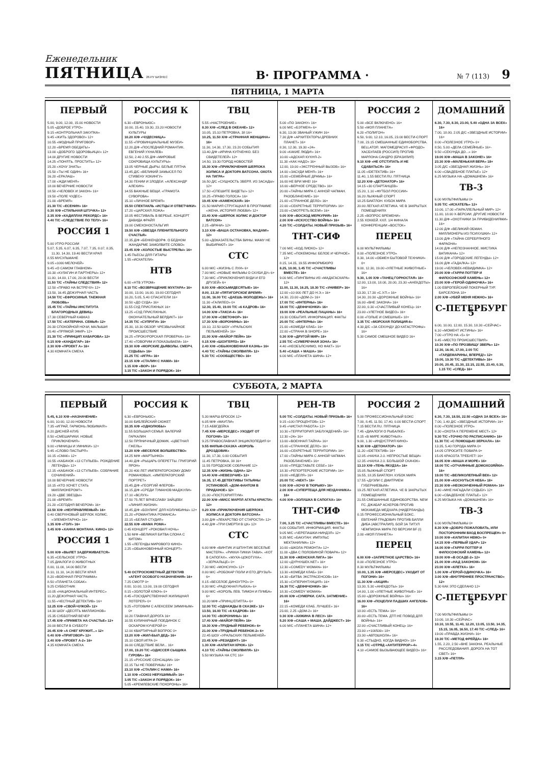Еженедельник
ПЯТНИЦА 26.РУ БИЗНЕС
В· ПРОГРАММА ·
№ 7 (113) 9
ПЯТНИЦА, 1 МАРТА
ПЕРВЫЙ
5.00, 9.00, 12.00, 15.00 НОВОСТИ
5.05 «ДОБРОЕ УТРО»
9.15 «КОНТРОЛЬНАЯ ЗАКУПКА»
9.45 «ЖИТЬ ЗДОРОВО!» 12+
10.55 «МОДНЫЙ ПРИГОВОР»
12.20 «ВРЕМЯ ОБЕДАТЬ!»
13.00 «ДОБРОГО ЗДОРОВЬИЦА!» 12+
14.00 ДРУГИЕ НОВОСТИ
14.25 «ПОНЯТЬ. ПРОСТИТЬ» 12+
15.20 «ХОЧУ ЗНАТЬ»
15.50 «ТЫ НЕ ОДИН» 16+
16.20 «ЕРАЛАШ»
17.00 «ЖДИ МЕНЯ»
18.00 ВЕЧЕРНИЕ НОВОСТИ
18.50 «ЧЕЛОВЕК И ЗАКОН» 16+
19.50 «ПОЛЕ ЧУДЕС»
21.00 «ВРЕМЯ»
21.30 Т/С «ЕСЕНИН» 16+
0.30 Х/Ф «СТИЛЬНАЯ ШТУЧКА» 12+
2.35 Х/Ф «КАДИЛЛАК РЕКОРДС» 16+
4.40 Т/С «СЛЕДСТВИЕ ПО ТЕЛУ» 16+
РОССИЯ 1
5.00 УТРО РОССИИ
5.07, 5.35, 6.07, 6.35, 7.07, 7.35, 8.07, 8.35, 11.30, 14.30, 19.40 ВЕСТИ КРАЯ
8.55 МУСУЛЬМАНЕ
9.05 «1000 МЕЛОЧЕЙ»
9.45 «О САМОМ ГЛАВНОМ»
10.30 «КУЛАГИН И ПАРТНЕРЫ» 12+
11.00, 14.00, 17.00, 20.00 ВЕСТИ
11.50 Т/С «ТАЙНЫ СЛЕДСТВИЯ» 12+
12.50 «ПРАВО НА ВСТРЕЧУ» 12+
13.50, 16.45 ДЕЖУРНАЯ ЧАСТЬ
14.50 Т/С «ЕФРОСИНЬЯ. ТАЕЖНАЯ ЛЮБОВЬ»
15.45 Т/С «ТАЙНЫ ИНСТИТУТА БЛАГОРОДНЫХ ДЕВИЦ»
17.30 СЕВЕРНЫЙ КАВКАЗ
17.50 Т/С «КАТЕРИНА. СЕМЬЯ» 12+
20.30 СПОКОЙНОЙ НОЧИ, МАЛЫШИ!
20.40 «ПРЯМОЙ ЭФИР» 12+
21.30 Т/С «ПРИНЦИП ХАБАРОВА» 12+
0.15 Х/Ф «КАНДАГАР» 16+
2.30 Х/Ф «ПРОЕКТ А» 16+
4.30 КОМНАТА СМЕХА
РОССИЯ К
6.30 «ЕВРОНЬЮС»
10.00, 15.40, 19.30, 23.20 НОВОСТИ КУЛЬТУРЫ
10.20 Х/Ф «ЧУДЕСНИЦА»
11.55 «ПРОВИНЦИАЛЬНЫЕ МУЗЕИ»
12.20 Д/Ф «ПОСЛЕДНИЙ РОМАНТИК. ЕВГЕНИЙ УХНАЛЕВ»
12.50, 2.40 2.55 Д/Ф «МИРОВЫЕ СОКРОВИЩА КУЛЬТУРЫ»
13.05 ЧЕРНЫЕ ДЫРЫ. БЕЛЫЕ ПЯТНА
13.45 Д/С «ВЕЛИКИЙ ЗАМЫСЕЛ ПО СТИВЕНУ ХОКИНГУ»
14.30 ГЕНИИ И ЗЛОДЕИ. «АЛЕКСАНДР АЛЕХИН»
14.55 ВАЖНЫЕ ВЕЩИ. «ГРАМОТА СУВОРОВА»
15.10 «ЛИЧНОЕ ВРЕМЯ»
15.50 СПЕКТАКЛЬ «ИСТЦЫ И ОТВЕТЧИКИ»
17.20 «ЦАРСКАЯ ЛОЖА»
18.05 ФЕСТИВАЛЬ В ВЕРБЬЕ. КОНЦЕРТ ДАВИДА ФРАЙЯ
19.00 СМЕХОНОСТАЛЬГИЯ
19.50 Х/Ф «ЗВЕЗДА ПЛЕНИТЕЛЬНОГО СЧАСТЬЯ»
22.35 Д/Ф «БЕНКЕНДОРФ. О БЕДНОМ ЖАНДАРМЕ ЗАМОЛВИТЕ СЛОВО»
23.45 Х/Ф «ХОЛОСТЫЕ ВЫСТРЕЛЫ» 16+
1.45 ПЬЕСЫ ДЛЯ ГИТАРЫ
1.55 «ИСКАТЕЛИ»
НТВ
6.00 «НТВ УТРОМ»
8.10 Т/С «ВОЗВРАЩЕНИЕ МУХТАРА» 16+
10.00, 13.00, 16.00, 19.00 СЕГОДНЯ
10.20, 5.05, 5.40 СПАСАТЕЛИ 16+
10.50 «ДО СУДА» 16+
11.55 СУД ПРИСЯЖНЫХ 16+
13.25 «СУД ПРИСЯЖНЫХ. ОКОНЧАТЕЛЬНЫЙ ВЕРДИКТ» 16+
14.35 Т/С «СУПРУГИ» 16+
15.30, 18.30 ОБЗОР. ЧРЕЗВЫЧАЙНОЕ ПРОИСШЕСТВИЕ
16.25 «ПРОКУРОРСКАЯ ПРОВЕРКА» 16+
17.40 «ГОВОРИМ И ПОКАЗЫВАЕМ» 16+
19.30 Х/Ф «МОРСКИЕ ДЬЯВОЛЫ. СМЕРЧ. СУДЬБЫ» 16+
21.25 Т/С «ИГРА» 16+
23.15 Х/Ф «СТАЛИН С НАМИ» 16+
1.15 Х/Ф «ВОР» 16+
3.15 Т/С «ЗАКОН И ПОРЯДОК» 16+
ТВЦ
5.55 «НАСТРОЕНИЕ»
8.30 Х/Ф «СЛЕД В ОКЕАНЕ» 12+
10.05, 15.10 ПЕТРОВКА, 38 16+
10.25, 11.50 Х/Ф «СТРАННАЯ ЖЕНЩИНА» 16+
11.30, 14.30, 17.30, 23.20 СОБЫТИЯ
13.40 Д/Ф «ИРИНА КУПЧЕНКО. БЕЗ СВИДЕТЕЛЕЙ» 12+
14.50, 19.30 ГОРОД НОВОСТЕЙ
15.30 Х/Ф «ПРИКЛЮЧЕНИЯ ШЕРЛОКА ХОЛМСА И ДОКТОРА ВАТСОНА. ОХОТА НА ТИГРА»
16.50 Д/С «СУЩНОСТЬ ЗВЕРЯ. ИЗ ЗАСАДЫ» 12+
17.50 «СПЕШИТЕ ВИДЕТЬ!» 12+
18.25 «ПРАВО ГОЛОСА» 16+
19.45 Х/Ф «КАМЕНСКАЯ» 16+
21.50 МАРИЯ СТРУГАЦКАЯ В ПРОГРАММЕ «ЖЕНА. ИСТОРИЯ ЛЮБВИ» 12+
23.40 Х/Ф «ШЕРЛОК ХОЛМС И ДОКТОР ВАТСОН»
2.25 «ВРАЧИ» 12+
3.10 Х/Ф «ВАША ОСТАНОВКА, МАДАМ!» 12+
5.00 «ДОКАЗАТЕЛЬСТВА ВИНЫ. МАМУ НЕ ВЫБИРАЮТ» 16+
СТС
6.00 М/С «ЖИЗНЬ С ЛУИ» 6+
7.00 М/С «НОВЫЕ ФИЛЬМЫ О СКУБИ ДУ» 6+
7.30 М/С «ПРИКЛЮЧЕНИЯ ВУДИ И ЕГО ДРУЗЕЙ» 6+
8.00 Х/Ф «ВОСЬМИДЕСЯТЫЕ» 16+
9.00, 13.30 «ПЯТИГОРСКОЕ ВРЕМЯ»
11.00, 16.00 Т/С «ДАЕШЬ МОЛОДЕЖЬ!» 16+
11.30 «ГАЛИЛЕО» 0+
12.30, 15.40, 19.00 Т/С «6 КАДРОВ» 16+
14.00 Х/Ф «ТАКСИ-4» 16+
17.00 Х/Ф «СВЕТОФОР» 16+
17.30 Х/Ф «ВОРОНИНЫ» 16+
19.10, 22.50 ШОУ «УРАЛЬСКИХ ПЕЛЬМЕНЕЙ» 16+
21.00 Х/Ф «МАЙОР ПЕЙН» 16+
0.15 Х/Ф «ШОУГЕРЛЗ» 18+
2.40 Х/Ф «ОБЫКНОВЕННАЯ КАЗНЬ» 16+
4.40 Т/С «ТАЙНЫ СМОЛВИЛЯ» 12+
5.30 Т/С «СООБЩЕСТВО» 16+
РЕН-ТВ
5.00 «ПО ЗАКОНУ» 16+
6.00 М/С «БЭТМЕН» 6+
6.30, 13.00 ЗВАНЫЙ УЖИН 16+
7.30 Д/Ф «АРХИТЕКТОРЫ ДРЕВНИХ ПЛАНЕТ» 16+
8.30, 12.30, 19.30 «24»
9.00 «КАКИЕ ЛЮДИ!» 16+
10.00 «АДСКАЯ КУХНЯ-2»
11.30 «КАК НАДО» 16+
12.00, 19.00 «ЭКСТРЕННЫЙ ВЫЗОВ» 16+
14.00 «ЗАСУДИ МЕНЯ» 16+
15.00 «СЕМЕЙНЫЕ ДРАМЫ» 16+
16.00 НЕ ВРИ МНЕ! 16+
18.00 «ВЕРНОЕ СРЕДСТВО» 16+
20.00 «ТАЙНЫ МИРА С АННОЙ ЧАПМАН. РАЗОБЛАЧЕНИЕ» 16+
21.00 «СТРАННОЕ ДЕЛО» 16+
22.00 «СЕКРЕТНЫЕ ТЕРРИТОРИИ» 16+
23.00 «СМОТРЕТЬ ВСЕМ!» 16+
0.00 Х/Ф «ВОСХОД МЕРКУРИЯ» 16+
2.00 Х/Ф «ИСКУССТВО ВОЙНЫ» 16+
4.20 Т/С «СОЛДАТЫ. НОВЫЙ ПРИЗЫВ» 16+
ТНТ-СИФ
7.00 М/С «КОД ЛИОКО» 12+
7.35 М/С «ПОКЕМОНЫ: БЕЛОЕ И ЧЕРНОЕ» 12+
8.15, 14.15, 19.55 ИНФОРМБЮРО
8.25, 10.00, 3.45 Т/С «СЧАСТЛИВЫ ВМЕСТЕ» 16+
9.00 М/С «ПИНГВИНЫ ИЗ «МАДАГАСКАРА» 12+
11.00, 11.30, 16.25, 18.30 Т/С «УНИВЕР» 16+
12.00 «10 000 ЛЕТ ДО Н.Э.» 16+
14.30, 23.00 «ДОМ-2» 16+
17.00 Т/С «ИНТЕРНЫ» 16+
18.00 Т/С «ДЕФФЧОНКИ» 16+
19.00 Х/Ф «РЕАЛЬНЫЕ ПАЦАНЫ» 16+
19.30 СОБЫТИЯ. ИНФОРМАЦИЯ. ФАКТЫ
20.00 Т/С «ИНТЕРНЫ» 16+
21.00 «КОМЕДИ КЛАБ» 16+
22.00 «СТРАНА В SHOPE» 16+
0.30 Х/Ф «ДРУГОЙ МИР» 18+
2.55 Т/С «СУМЕРЕЧНАЯ ЗОНА» 16+
4.40 «НЕОБЪЯСНИМО, НО ФАКТ» 16+
5.40 «САША + МАША» 16+
6.00 М/С «ПЛАНЕТА ШИНА» 12+
РОССИЯ 2
5.00 «ВСЕ ВКЛЮЧЕНО» 16+
5.50 «МОЯ ПЛАНЕТА»
6.20 «ПОЛИГОН»
6.50, 9.00, 12.10, 16.05, 23.00 ВЕСТИ-СПОРТ
7.00, 23.15 СМЕШАННЫЕ ЕДИНОБОРСТВА. BELLATOR. МАГОМЕДРАСУЛ «ФРОДО» ХАСБУЛАЕВ (РОССИЯ) ПРОТИВ МАРЛОНА САНДРО (БРАЗИЛИЯ)
9.10 Х/Ф «НЕ ОТСТУПАТЬ И НЕ СДАВАТЬСЯ» 16+
11.05 «IDЕТЕКТИВ» 16+
11.40, 1.55 ВЕСТИ.RU. ПЯТНИЦА
12.20 Х/Ф «ДЕТОНАТОР» 16+
14.15 «30 СПАРТАНЦЕВ»
15.20, 1.10 «ФУТБОЛ РОССИИ»
16.20 ЛЫЖНЫЙ СПОРТ
18.25 БИАТЛОН. КУБОК МИРА
20.00 ЛЕГКАЯ АТЛЕТИКА. ЧЕ В ЗАКРЫТЫХ ПОМЕЩЕНИЯХ
2.25 «ВОПРОС ВРЕМЕНИ»
2.55 ХОККЕЙ. КХЛ. 1/4 ФИНАЛА КОНФЕРЕНЦИИ «ВОСТОК»
ПЕРЕЦ
6.00 МУЛЬТФИЛЬМЫ
8.00 «ПОЛЕЗНОЕ УТРО»
8.30, 14.00 «ОБМЕН БЫТОВОЙ ТЕХНИКИ» 0+
9.00, 12.30, 19.00 «УЛЕТНЫЕ ЖИВОТНЫЕ» 16+
9.30, 1.00 Х/Ф «ТАНЕЦ ГОРНОСТАЯ» 16+
12.00, 13.00, 18.00, 20.00, 23.30 «АНЕКДОТЫ» 16+
13.30, 17.30 «С.У.П.» 16+
14.30, 20.30 «ДОРОЖНЫЕ ВОЙНЫ» 16+
16.00 «ВНЕ ЗАКОНА» 16+
22.00, 0.30 «СЧАСТЛИВЫЙ КОНЕЦ» 16+
23.00 «УЛЕТНОЕ ВИДЕО» 16+
0.00 «ГОЛЫЕ И СМЕШНЫЕ» 18+
3.35 Т/С «МОРСКАЯ ПОЛИЦИЯ-6»
4.30 Д/С «ЗА СЕКУНДУ ДО КАТАСТРОФЫ» 16+
5.30 САМОЕ СМЕШНОЕ ВИДЕО 16+
ДОМАШНИЙ
6.30, 7.30, 8.30, 23.00, 5.40 «ОДНА ЗА ВСЕХ» 16+
7.00, 18.00, 2.05 Д/С «ЗВЕЗДНЫЕ ИСТОРИИ» 16+
8.00 «ПОЛЕЗНОЕ УТРО» 0+
8.50, 5.00 «ДЕЛА СЕМЕЙНЫЕ» 16+-
9.50 «СЕКУНДА ДО...» 16+
19.00 Х/Ф «МАША В ЗАКОНЕ!» 16+
23.30 Х/Ф «МАЛЕНЬКАЯ ВЕРА» 18+
3.05 Д/С «ЗВЕЗДНАЯ ЖИЗНЬ» 16+
6.00 «СВАДЕБНОЕ ПЛАТЬЕ» 12+
6.25 МУЗЫКА НА «ДОМАШНЕМ» 16+
ТВ-3
6.00 МУЛЬТФИЛЬМЫ 0+
9.05 Т/С «ИСКАТЕЛЬ» 12+
10.00, 17.00 «ПАРАЛЛЕЛЬНЫЙ МИР» 12+
11.00, 18.00 Х-ВЕРСИИ. ДРУГИЕ НОВОСТИ
11.30 Д/Ф «ОХОТНИКИ ЗА ПРИВИДЕНИЯМИ» 16+
12.00 Д/Ф «ВЕЛИКИЙ ОБМАН. МИЛЛИОНЕРЫ ИЗ ПСИХУШКИ» 12+
13.00 Д/Ф «ТАЙНА СЕРЕБРЯНОГО ФАРАОНА»
14.00 Д/Ф «НЕПОЗНАННОЕ. МИСТИКА ВАТИКАНА» 12+
15.00 Д/Ф «ГОРОДСКИЕ ЛЕГЕНДЫ» 12+
16.00 Д/Ф «ГАДАЛКА» 12+
19.00 «ЧЕЛОВЕК-НЕВИДИМКА» 12+
20.00 Х/Ф «ГАРРИ ПОТТЕР И ФИЛОСОФСКИЙ КАМЕНЬ» 12+
23.00 Х/Ф «ГЕРОЙ-ОДИНОЧКА» 16+
1.00 ЕВРОПЕЙСКИЙ ПОКЕРНЫЙ ТУР. БАРСЕЛОНА 18+
2.00 Х/Ф «УБЕЙ МЕНЯ НЕЖНО» 16+
С-ПЕТЕРБУРГ 5
6.00, 10.00, 12.00, 15.30, 18.30 «СЕЙЧАС»
6.10 «МОМЕНТ ИСТИНЫ» 16+
7.00 «УТРО НА «5» 6+
9.45 «МЕСТО ПРОИСШЕСТВИЯ»
10.30 Х/Ф «ПО ПРОЗВИЩУ ЗВЕРЬ» 12+
12.30, 16.00, 17.00, 2.00 Т/С «ГАРДЕМАРИНЫ, ВПЕРЕД!» 12+
19.00, 19.30 Т/С «ДЕТЕКТИВЫ» 16+
20.00, 20.45, 21.30, 22.15, 22.55, 23.40, 0.30, 1.15 Т/С «СЛЕД» 16+
СУББОТА, 2 МАРТА
ПЕРВЫЙ
5.45, 6.10 Х/Ф «НАЗНАЧЕНИЕ»
6.00, 10.00, 12.00 НОВОСТИ
7.35 «ИГРАЙ, ГАРМОНЬ ЛЮБИМАЯ!»
8.20 ДИСНЕЙ-КЛУБ
8.50 «СМЕШАРИКИ. НОВЫЕ ПРИКЛЮЧЕНИЯ»
9.00 «УМНИЦЫ И УМНИКИ» 12+
9.45 «СЛОВО ПАСТЫРЯ»
10.15 «СМАК» 12+
10.55 «КАБАЧОК «13 СТУЛЬЕВ». РОЖДЕНИЕ ЛЕГЕНДЫ» 12+
12.15 «КАБАЧОК «13 СТУЛЬЕВ». СОБРАНИЕ СОЧИНЕНИЙ»
18.00 ВЕЧЕРНИЕ НОВОСТИ
18.15 «КТО ХОЧЕТ СТАТЬ МИЛЛИОНЕРОМ?»
19.20 «ДВЕ ЗВЕЗДЫ»
21.00 «ВРЕМЯ»
21.20 «СЕГОДНЯ ВЕЧЕРОМ» 16+
22.50 Х/Ф «НЕУПРАВЛЯЕМЫЙ» 16+
0.40 СВЕРХНОВЫЙ ШЕРЛОК ХОЛМС. «ЭЛЕМЕНТАРНО» 16+
1.35 Х/Ф «ГОЛ!» 16+
3.45 Х/Ф «ХАННА МОНТАНА: КИНО» 12+
РОССИЯ 1
5.00 Х/Ф «ВЫЛЕТ ЗАДЕРЖИВАЕТСЯ»
6.35 «СЕЛЬСКОЕ УТРО»
7.05 ДИАЛОГИ О ЖИВОТНЫХ
8.00, 11.00, 14.00 ВЕСТИ
8.10, 11.10, 14.20 ВЕСТИ КРАЯ
8.20 «ВОЕННАЯ ПРОГРАММА»
8.50 «ПЛАНЕТА СОБАК»
9.25 СУББОТНИК
10.05 «НАЦИОНАЛЬНЫЙ ИНТЕРЕС»
11.20 ДЕЖУРНАЯ ЧАСТЬ
11.55 «ЧЕСТНЫЙ ДЕТЕКТИВ» 16+
12.25 Х/Ф «СВОЙ-ЧУЖОЙ» 12+
14.30 ШОУ «ДЕСЯТЬ МИЛЛИОНОВ»
15.35 СУББОТНИЙ ВЕЧЕР
17.45 Х/Ф «ПРИМЕТА НА СЧАСТЬЕ» 12+
20.00 ВЕСТИ В СУББОТУ
20.45 Х/Ф «А СНЕГ КРУЖИТ...» 12+
0.40 Х/Ф «ПРИГОВОР» 12+
2.40 Х/Ф «ПРОЕКТ А-2» 16+
4.35 КОМНАТА СМЕХА
РОССИЯ К
6.30 «ЕВРОНЬЮС»
10.00 БИБЛЕЙСКИЙ СЮЖЕТ
10.35 Х/Ф «ОДНОЛЮБЫ»
11.55 БОЛЬШАЯ СЕМЬЯ. ВАЛЕРИЙ ГАРКАЛИН
12.50 ПРЯНИЧНЫЙ ДОМИК. «ЦВЕТНАЯ ГЖЕЛЬ»
13.20 Х/Ф «ВЕСЕЛОЕ ВОЛШЕБСТВО»
14.25 М/Ф «МАРТЫНКО»
14.40 Д/Ф «РЫЦАРЬ ОПЕРЕТТЫ. ГРИГОРИЙ ЯРОН»
15.20 400 ЛЕТ ИМПЕРАТОРСКОМУ ДОМУ РОМАНОВЫХ. «ИМПЕРАТОРСКИЙ ПОРТРЕТ»
15.45 Д/Ф «ГЕОРГИЙ ФЛЕРОВ»
16.15 Д/Ф «СРЕДИ ТУМАНОВ МАДЖУЛИ»
17.10 «ВСЛУХ»
17.50 75 ЛЕТ ВЯЧЕСЛАВУ ЗАЙЦЕВУ. «ЛИНИЯ ЖИЗНИ»
18.45 Д/Ф «БОУЛИНГ ДЛЯ КОЛУМБИНЫ» 12+
21.20 «РОМАНТИКА РОМАНСА»
22.15 «БЕЛАЯ СТУДИЯ»
22.55 Х/Ф «МАМА РОМА»
0.45 КОНЦЕРТ «РОКОВАЯ НОЧЬ»
1.50 М/Ф «ВЕЛИКАЯ БИТВА СЛОНА С КИТОМ»
1.55 «ЛЕГЕНДЫ МИРОВОГО КИНО»
2.25 «ОБЫКНОВЕННЫЙ КОНЦЕРТ»
НТВ
5.40 ОСТРОСЮЖЕТНЫЙ ДЕТЕКТИВ «АГЕНТ ОСОБОГО НАЗНАЧЕНИЯ» 16+
7.25 СМОТР 0+
8.00, 10.00, 13.00, 19.00 СЕГОДНЯ
8.15 «ЗОЛОТОЙ КЛЮЧ» 0+
8.45 «ГОСУДАРСТВЕННАЯ ЖИЛИЩНАЯ ЛОТЕРЕЯ» 0+
9.25 «ГОТОВИМ С АЛЕКСЕЕМ ЗИМИНЫМ» 0+
10.20 ГЛАВНАЯ ДОРОГА 16+
10.55 КУЛИНАРНЫЙ ПОЕДИНОК С ОСКАРОМ КУЧЕРОЙ 0+
12.00 КВАРТИРНЫЙ ВОПРОС 0+
13.20 Х/Ф «ЖИЛ-БЫЛ ДЕД» 16+
15.10 СВОЯ ИГРА 0+
16.00 СЛЕДСТВИЕ ВЕЛИ... 16+
17.00, 19.20 Т/С «ОДИССЕЯ СЫЩИКА ГУРОВА» 16+
21.15 «РУССКИЕ СЕНСАЦИИ» 16+
22.15 ТЫ НЕ ПОВЕРИШЬ! 16+
23.10 Х/Ф «СТАЛИН С НАМИ» 16+
1.10 Х/Ф «СОЮЗ НЕРУШИМЫЙ» 16+
3.05 Т/С «ЗАКОН И ПОРЯДОК» 16+
5.05 «КРЕМЛЕВСКИЕ ПОХОРОНЫ» 16+
ТВЦ
5.30 МАРШ-БРОСОК 12+
6.05 М/Ф «МАУГЛИ»
7.15 АБВГДЕЙКА
7.45 Х/Ф «МЕРСЕДЕС» УХОДИТ ОТ ПОГОНИ» 12+
9.25 ПРАВОСЛАВНАЯ ЭНЦИКЛОПЕДИЯ 6+
9.55 ФИЛЬМ-СКАЗКА «КОРОЛЬ ДРОЗДОВИК»
11.30, 17.30, 0.00 СОБЫТИЯ
11.45 ПЕТРОВКА, 38 16+
11.55 ГОРОДСКОЕ СОБРАНИЕ 12+
12.35 Х/Ф «ЖИЗНЬ ОДНА» 12+
14.40 Х/Ф «НЕВЕЗУЧИЕ» 12+
16.35, 17.45 ДЕТЕКТИВЫ ТАТЬЯНЫ УСТИНОВОЙ. «ДОМ-ФАНТОМ В ПРИДАНОЕ» 12+
21.00 «ПОСТСКРИПТУМ»
22.00 Х/Ф «МИСС МАРПЛ АГАТЫ КРИСТИ» 12+
0.20 Х/Ф «ПРИКЛЮЧЕНИЯ ШЕРЛОКА ХОЛМСА И ДОКТОРА ВАТСОНА»
3.00 Д/Ф «ЛЕКАРСТВО ОТ СТАРОСТИ» 12+
4.40 Д/Ф «ТРИ СМЕРТИ В ЦК» 12+
СТС
6.00 М/Ф «ВИНТИК И ШПУНТИК ВЕСЕЛЫЕ МАСТЕРА». «РИККИ-ТИККИ-ТАВИ». «КОТ В САПОГАХ». «МУХА-ЦОКОТУХА». «ЗЕРКАЛЬЦЕ» 0+
7.30 М/С «МОНСУНО» 12+
8.00 М/С «РОБОКАР ПОЛИ И ЕГО ДРУЗЬЯ» 6+
8.15 «ВЕСЕЛОЕ ДИНОУТРО» 0+
8.30 М/С «РАДУЖНАЯ РЫБКА» 6+
9.00 М/С «КОРОЛЬ ЛЕВ. ТИМОН И ПУМБА» 6+
10.20 М/Ф «ПРИНЦ ЕГИПТА» 6+
12.00 Т/С «ОДНАЖДЫ В СКАЗКЕ» 12+
13.50, 16.00 Т/С «6 КАДРОВ» 16+
14.00 Т/С «ВОРОНИНЫ» 16+
17.40 Х/Ф «МАЙОР ПЕЙН» 16+
19.30 Х/Ф «ТРУДНЫЙ РЕБЕНОК» 6+
21.00 Х/Ф «ТРУДНЫЙ РЕБЕНОК-2» 6+
22.45 ШОУ «УРАЛЬСКИХ ПЕЛЬМЕНЕЙ»
23.45 Х/Ф «РЕЗИДЕНТ» 18+
1.30 Х/Ф «КАПИТАН КРЮК» 12+
4.10 Т/С «ТАЙНЫ СМОЛВИЛЯ» 12+
5.50 МУЗЫКА НА СТС 16+
РЕН-ТВ
5.00 Т/С «СОЛДАТЫ. НОВЫЙ ПРИЗЫВ» 16+
9.15 «100 ПРОЦЕНТОВ» 12+
9.45 «ЧИСТАЯ РАБОТА» 12+
10.30 «ТЕРРИТОРИЯ ЗАБЛУЖДЕНИЙ» 16+
12.30 «24» 16+
13.00 «ВОЕННАЯ ТАЙНА» 16+
15.00 «СТРАННОЕ ДЕЛО» 16+
16.00 «СЕКРЕТНЫЕ ТЕРРИТОРИИ» 16+
17.00 «ТАЙНЫ МИРА С АННОЙ ЧАПМАН. РАЗОБЛАЧЕНИЕ» 16+
18.00 «ПРЕДСТАВЬТЕ СЕБЕ» 16+
18.30 «РЕПОРТЕРСКИЕ ИСТОРИИ» 16+
19.00 «НЕДЕЛЯ» 16+
20.00 Т/С «NEXT» 16+
0.00 Х/Ф «ХОЧУ В ТЮРЬМУ» 16+
2.00 Х/Ф «СУПЕРТЕЩА ДЛЯ НЕУДАЧНИКА» 16+
4.00 Х/Ф «ЗОЛУШКА В САПОГАХ» 16+
ТНТ-СИФ
7.00, 3.25 Т/С «СЧАСТЛИВЫ ВМЕСТЕ» 16+
8.00 СОБЫТИЯ. ИНФОРМАЦИЯ. ФАКТЫ
9.05 М/С «ЧЕРЕПАШКИ-НИНДЗЯ» 12+
9.35 М/С «БАКУГАН: ИМПУЛЬС МЕКТАНИУМА» 12+
10.00 «ШКОЛА РЕМОНТА» 12+
11.00 «ДВА С ПОЛОВИНОЙ ПОВАРА» 12+
11.30 Х/Ф «ЖЕНСКАЯ ЛИГА» 16+
12.00 «ДУРНУШЕК.NET» 16+
12.30 «COMEDY WOMAN» 16+
13.30 «КОМЕДИ КЛАБ» 16+
14.30 «БИТВА ЭКСТРАСЕНСОВ» 16+
15.30 «СУПЕРИНТУИЦИЯ» 16+
16.30 Т/С «ДЕФФЧОНКИ» 16+
18.30 «COMEDY WOMAN»
20.00 Х/Ф «СУМЕРКИ. САГА. ЗАТМЕНИЕ» 16+
22.15 «КОМЕДИ КЛАБ. ЛУЧШЕЕ» 16+
23.00, 2.25 «ДОМ-2» 16+
0.30 Х/Ф «ХИЖИНА В ЛЕСУ» 18+
5.20 Х/Ф «САША + МАША. ДАЙДЖЕСТ» 16+
6.00 М/С «ПЛАНЕТА ШИНА» 12+
РОССИЯ 2
5.00 ПРОФЕССИОНАЛЬНЫЙ БОКС
7.00, 8.45, 11.50, 17.40, 0.00 ВЕСТИ-СПОРТ
7.15 ВЕСТИ.RU. ПЯТНИЦА
7.45 «ДИАЛОГИ О РЫБАЛКЕ»
8.15 «В МИРЕ ЖИВОТНЫХ»
9.00, 1.30 «ИНДУСТРИЯ КИНО»
9.30 Х/Ф «ДЕТОНАТОР» 16+
11.20 «IDЕТЕКТИВ» 16+
12.05 «НАУКА 2.0. НЕПРОСТЫЕ ВЕЩИ»
12.35 «НАУКА 2.0. БОЛЬШОЙ СКАЧОК»
13.10 Х/Ф «ТЕНЬ ЯКУДЗА» 16+
15.05 ЛЫЖНЫЙ СПОРТ
16.55, 18.35 БИАТЛОН. КУБОК МИРА
17.55 «ДУЭЛИ С ДМИТРИЕМ ГУБЕРНИЕВЫМ»
19.25 ЛЕГКАЯ АТЛЕТИКА. ЧЕ В ЗАКРЫТЫХ ПОМЕЩЕНИЯХ
21.55 СМЕШАННЫЕ ЕДИНОБОРСТВА. NEW FC. ДЖАБАР АСКЕРОВ ПРОТИВ МОХАМЕДА МЕДХАРА (НИДЕРЛАНДЫ)
0.15 ПРОФЕССИОНАЛЬНЫЙ БОКС. ЕВГЕНИЙ ГРАДОВИЧ ПРОТИВ БИЛЛИ ДИБА (АВСТРАЛИЯ). БОЙ ЗА ТИТУЛ ЧЕМПИОНА МИРА ПО ВЕРСИИ BF (I)
2.00 «МОЯ ПЛАНЕТА»
ПЕРЕЦ
6.00 Х/Ф «ЗАПРЕТНОЕ ЦАРСТВО» 16+
8.00 «ПОЛЕЗНОЕ УТРО»
8.30 МУЛЬТФИЛЬМЫ
10.00, 1.35 Х/Ф «МЕРСЕДЕС» УХОДИТ ОТ ПОГОНИ» 16+
11.30 Х/Ф «АКЦИЯ»
13.30, 5.30 «АНЕКДОТЫ» 16+
14.00, 1.00 «УЛЕТНЫЕ ЖИВОТНЫЕ» 16+
15.00 «ДОРОЖНЫЕ ВОЙНЫ» 16+
16.00 Х/Ф «ПОЦЕЛУИ ПАДШИХ АНГЕЛОВ» 16+
18.00 «ЕСТЬ ТЕМА» 16+
20.00 «ЕСТЬ ТЕМА. ДТП НЕ ПОВОД ДЛЯ ВОЙНЫ» 16+
22.00 «СЧАСТЛИВЫЙ КОНЕЦ» 16+
23.00 «+100500» 18+
23.30 «АВТОШКОЛА» 16+
0.30 «СТЫДНО, КОГДА ВИДНО!» 18+
3.15 Т/С «ОТРЯД «АНТИТЕРРОР»-4»
4.10 «САМОЕ ВЫЗЫВАЮЩЕЕ ВИДЕО» 16+
ДОМАШНИЙ
6.30, 7.30, 18.50, 22.50 «ОДНА ЗА ВСЕХ» 16+
7.00, 1.40 Д/С «ЗВЕЗДНЫЕ ИСТОРИИ» 16+
8.00 «ПОЛЕЗНОЕ УТРО»
8.30 «ОХОТА К ПЕРЕМЕНЕ МЕСТ» 12+
9.30 Т/С «ТОЧНО ПО РАСПИСАНИЮ» 16+
11.30 Т/С «С ПОМОЩЬЮ ЗЕРКАЛА» 16+
13.35, 5.40 ГОРОДА МИРА 0+
14.05 СПРОСИТЕ ПОВАРА 0+
15.05 КРАСОТА ТРЕБУЕТ! 16+
16.05 Х/Ф «МАША И МОРЕ» 16+
18.00 Т/С «ОТЧАЯННЫЕ ДОМОХОЗЯЙКИ» 16+
19.00 Т/С «ВЕЛИКОЛЕПНЫЙ ВЕК» 12+
21.00 Х/Ф «КОСНУТЬСЯ НЕБА» 18+
23.30 Х/Ф «НЕОКОНЧЕННЫЙ РОМАН» 16+
3.40 «МНЕ НАГАДАЛИ СУДЬБУ» 12+
6.00 «СВАДЕБНОЕ ПЛАТЬЕ» 12+
6.25 МУЗЫКА НА «ДОМАШНЕМ» 16+
ТВ-3
6.00 МУЛЬТФИЛЬМЫ 0+
8.30 Х/Ф «ДОБРО ПОЖАЛОВАТЬ, ИЛИ ПОСТОРОННИМ ВХОД ВОСПРЕЩЕН» 0+
10.00 Х/Ф «КАПИТАН НЕМО» 0+
14.15 Х/Ф «ПЕРВЫЙ УДАР» 12+
16.00 Х/Ф «ГАРРИ ПОТТЕР И ФИЛОСОФСКИЙ КАМЕНЬ» 12+
19.00 Х/Ф «В ОСАДЕ-2» 12+
21.00 Х/Ф «НАД ЗАКОНОМ» 16+
23.00 Х/Ф «КЛЕТКА» 16+
1.00 Х/Ф «ГЕРОЙ-ОДИНОЧКА» 16+
3.00 Х/Ф «ВНУТРЕННЕЕ ПРОСТРАНСТВО» 12+
5.30 КАК ЭТО СДЕЛАНО 12+
С-ПЕТЕРБУРГ 5
7.00 МУЛЬТФИЛЬМЫ 0+
10.00, 18.30 «СЕЙЧАС»
10.10, 10.55, 11.40, 12.20, 13.05, 13.50, 14.35, 15.15, 16.05, 16.50, 17.40 Т/С «СЛЕД» 16+
19.00 «ПРАВДА ЖИЗНИ» 16+
19.30 Т/С «МЕТОД ФРЕЙДА» 16+
1.55, 2.20, 2.50 «ВНЕ ЗАКОНА. РЕАЛЬНЫЕ РАССЛЕДОВАНИЯ. ДОРОГА НА ТОТ СВЕТ» 16+
3.15 Х/Ф «ПЕТЛЯ»